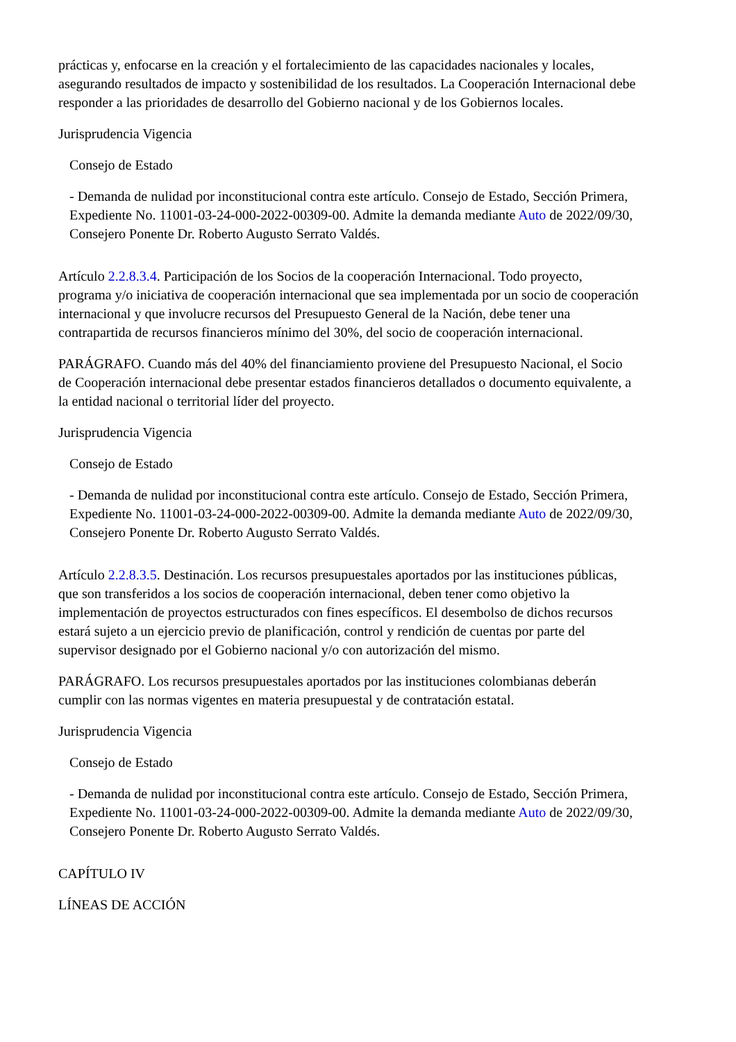prácticas y, enfocarse en la creación y el fortalecimiento de las capacidades nacionales y locales, asegurando resultados de impacto y sostenibilidad de los resultados. La Cooperación Internacional debe responder a las prioridades de desarrollo del Gobierno nacional y de los Gobiernos locales.
Jurisprudencia Vigencia
Consejo de Estado
- Demanda de nulidad por inconstitucional contra este artículo. Consejo de Estado, Sección Primera, Expediente No. 11001-03-24-000-2022-00309-00. Admite la demanda mediante Auto de 2022/09/30, Consejero Ponente Dr. Roberto Augusto Serrato Valdés.
Artículo 2.2.8.3.4. Participación de los Socios de la cooperación Internacional. Todo proyecto, programa y/o iniciativa de cooperación internacional que sea implementada por un socio de cooperación internacional y que involucre recursos del Presupuesto General de la Nación, debe tener una contrapartida de recursos financieros mínimo del 30%, del socio de cooperación internacional.
PARÁGRAFO. Cuando más del 40% del financiamiento proviene del Presupuesto Nacional, el Socio de Cooperación internacional debe presentar estados financieros detallados o documento equivalente, a la entidad nacional o territorial líder del proyecto.
Jurisprudencia Vigencia
Consejo de Estado
- Demanda de nulidad por inconstitucional contra este artículo. Consejo de Estado, Sección Primera, Expediente No. 11001-03-24-000-2022-00309-00. Admite la demanda mediante Auto de 2022/09/30, Consejero Ponente Dr. Roberto Augusto Serrato Valdés.
Artículo 2.2.8.3.5. Destinación. Los recursos presupuestales aportados por las instituciones públicas, que son transferidos a los socios de cooperación internacional, deben tener como objetivo la implementación de proyectos estructurados con fines específicos. El desembolso de dichos recursos estará sujeto a un ejercicio previo de planificación, control y rendición de cuentas por parte del supervisor designado por el Gobierno nacional y/o con autorización del mismo.
PARÁGRAFO. Los recursos presupuestales aportados por las instituciones colombianas deberán cumplir con las normas vigentes en materia presupuestal y de contratación estatal.
Jurisprudencia Vigencia
Consejo de Estado
- Demanda de nulidad por inconstitucional contra este artículo. Consejo de Estado, Sección Primera, Expediente No. 11001-03-24-000-2022-00309-00. Admite la demanda mediante Auto de 2022/09/30, Consejero Ponente Dr. Roberto Augusto Serrato Valdés.
CAPÍTULO IV
LÍNEAS DE ACCIÓN